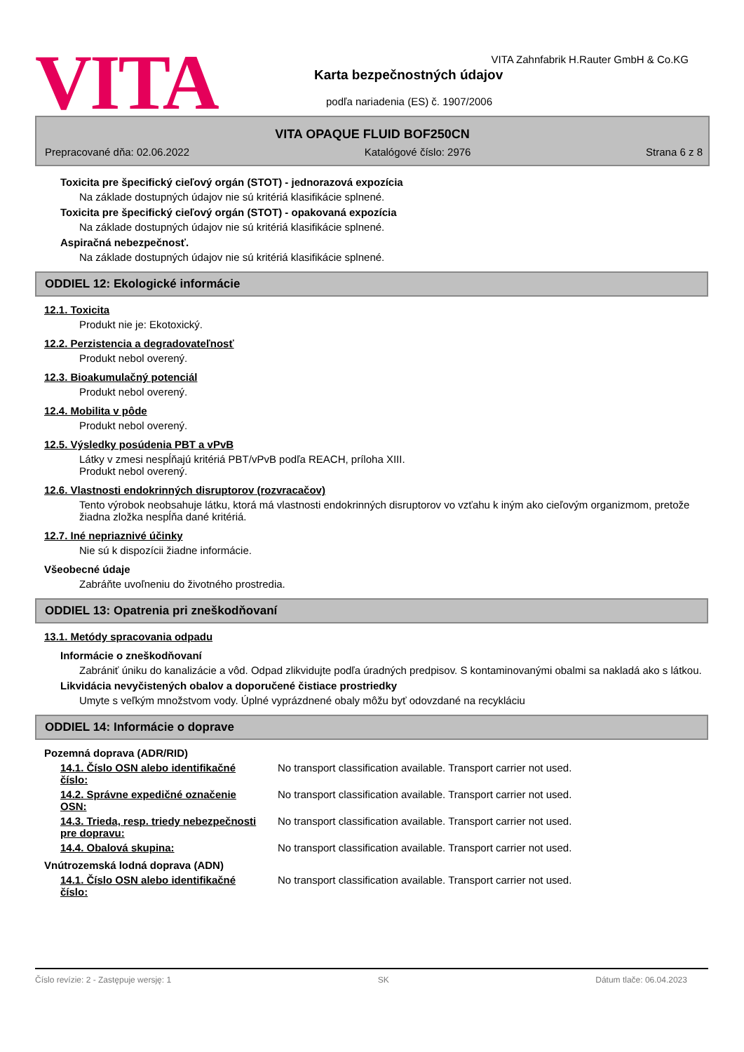VITA
VITA Zahnfabrik H.Rauter GmbH & Co.KG
Karta bezpečnostných údajov
podľa nariadenia (ES) č. 1907/2006
VITA OPAQUE FLUID BOF250CN
Prepracované dňa: 02.06.2022 Katalógové číslo: 2976 Strana 6 z 8
Toxicita pre špecifický cieľový orgán (STOT) - jednorazová expozícia
Na základe dostupných údajov nie sú kritériá klasifikácie splnené.
Toxicita pre špecifický cieľový orgán (STOT) - opakovaná expozícia
Na základe dostupných údajov nie sú kritériá klasifikácie splnené.
Aspiračná nebezpečnosť.
Na základe dostupných údajov nie sú kritériá klasifikácie splnené.
ODDIEL 12: Ekologické informácie
12.1. Toxicita
Produkt nie je: Ekotoxický.
12.2. Perzistencia a degradovateľnosť
Produkt nebol overený.
12.3. Bioakumulačný potenciál
Produkt nebol overený.
12.4. Mobilita v pôde
Produkt nebol overený.
12.5. Výsledky posúdenia PBT a vPvB
Látky v zmesi nespĺňajú kritériá PBT/vPvB podľa REACH, príloha XIII.
Produkt nebol overený.
12.6. Vlastnosti endokrinných disruptorov (rozvracačov)
Tento výrobok neobsahuje látku, ktorá má vlastnosti endokrinných disruptorov vo vzťahu k iným ako cieľovým organizmom, pretože žiadna zložka nespĺňa dané kritériá.
12.7. Iné nepriaznivé účinky
Nie sú k dispozícii žiadne informácie.
Všeobecné údaje
Zabráňte uvoľneniu do životného prostredia.
ODDIEL 13: Opatrenia pri zneškodňovaní
13.1. Metódy spracovania odpadu
Informácie o zneškodňovaní
Zabrániť úniku do kanalizácie a vôd. Odpad zlikvidujte podľa úradných predpisov. S kontaminovanými obalmi sa nakladá ako s látkou.
Likvidácia nevyčistených obalov a doporučené čistiace prostriedky
Umyte s veľkým množstvom vody. Úplné vyprázdnené obaly môžu byť odovzdané na recykláciu
ODDIEL 14: Informácie o doprave
Pozemná doprava (ADR/RID)
14.1. Číslo OSN alebo identifikačné číslo:
No transport classification available. Transport carrier not used.
14.2. Správne expedičné označenie OSN:
No transport classification available. Transport carrier not used.
14.3. Trieda, resp. triedy nebezpečnosti pre dopravu:
No transport classification available. Transport carrier not used.
14.4. Obalová skupina: No transport classification available. Transport carrier not used.
Vnútrozemská lodná doprava (ADN)
14.1. Číslo OSN alebo identifikačné číslo:
No transport classification available. Transport carrier not used.
Číslo revízie: 2 - Zastępuje wersję: 1 SK Dátum tlače: 06.04.2023